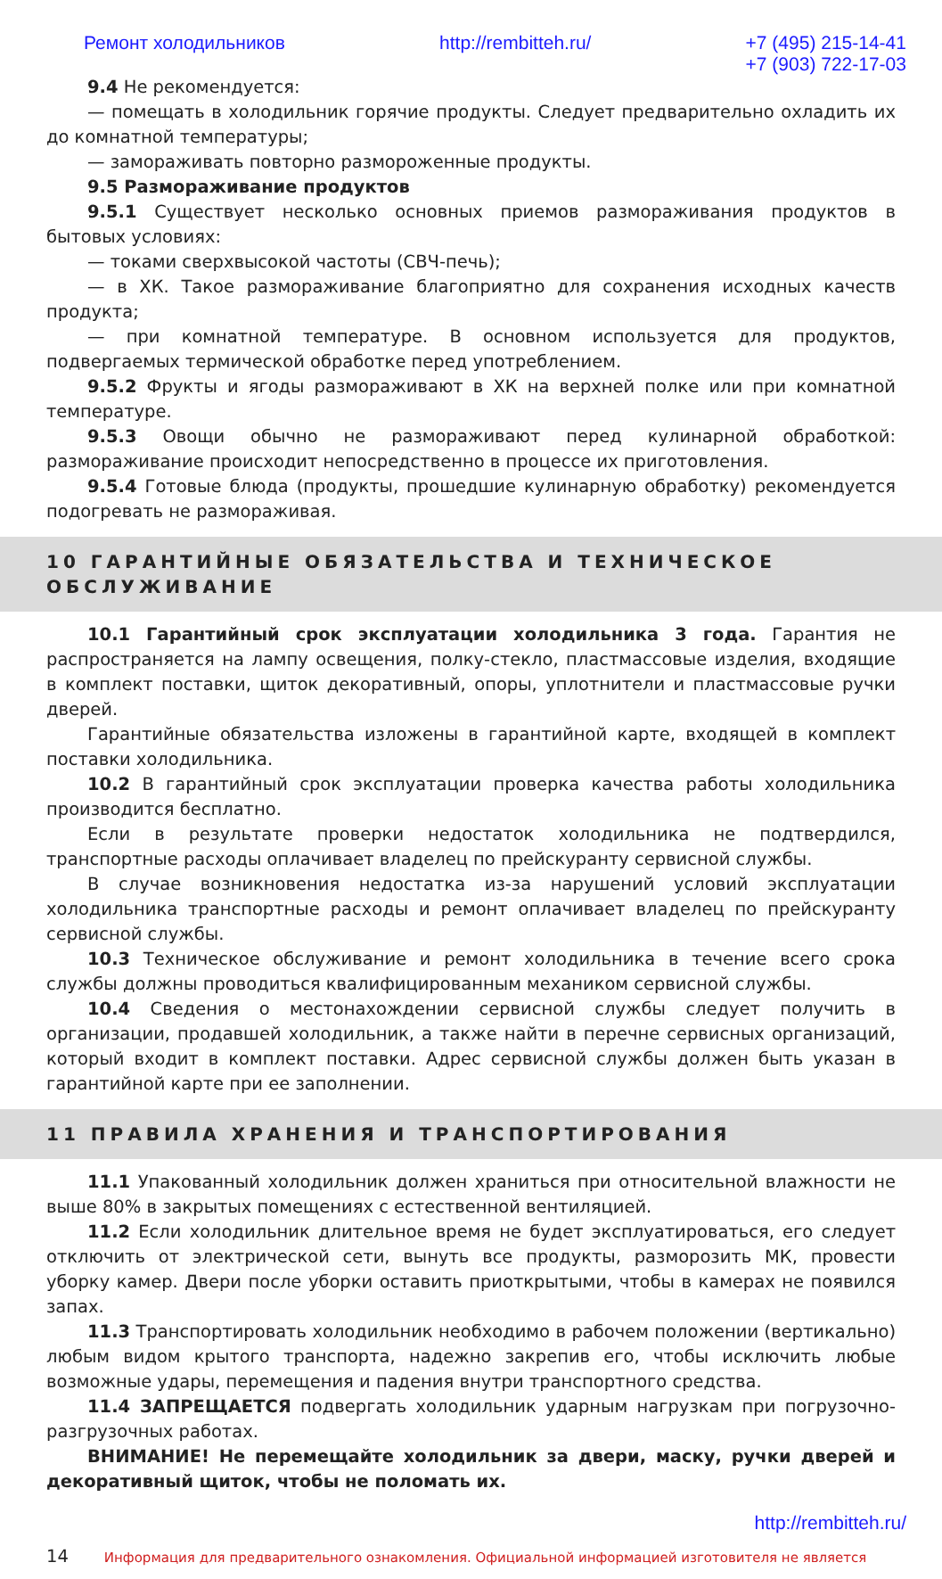Ремонт холодильников http://rembitteh.ru/ +7 (495) 215-14-41
+7 (903) 722-17-03
9.4 Не рекомендуется:
— помещать в холодильник горячие продукты. Следует предварительно охладить их до комнатной температуры;
— замораживать повторно размороженные продукты.
9.5 Размораживание продуктов
9.5.1 Существует несколько основных приемов размораживания продуктов в бытовых условиях:
— токами сверхвысокой частоты (СВЧ-печь);
— в ХК. Такое размораживание благоприятно для сохранения исходных качеств продукта;
— при комнатной температуре. В основном используется для продуктов, подвергаемых термической обработке перед употреблением.
9.5.2 Фрукты и ягоды размораживают в ХК на верхней полке или при комнатной температуре.
9.5.3 Овощи обычно не размораживают перед кулинарной обработкой: размораживание происходит непосредственно в процессе их приготовления.
9.5.4 Готовые блюда (продукты, прошедшие кулинарную обработку) рекомендуется подогревать не размораживая.
10 ГАРАНТИЙНЫЕ ОБЯЗАТЕЛЬСТВА И ТЕХНИЧЕСКОЕ ОБСЛУЖИВАНИЕ
10.1 Гарантийный срок эксплуатации холодильника 3 года. Гарантия не распространяется на лампу освещения, полку-стекло, пластмассовые изделия, входящие в комплект поставки, щиток декоративный, опоры, уплотнители и пластмассовые ручки дверей.
Гарантийные обязательства изложены в гарантийной карте, входящей в комплект поставки холодильника.
10.2 В гарантийный срок эксплуатации проверка качества работы холодильника производится бесплатно.
Если в результате проверки недостаток холодильника не подтвердился, транспортные расходы оплачивает владелец по прейскуранту сервисной службы.
В случае возникновения недостатка из-за нарушений условий эксплуатации холодильника транспортные расходы и ремонт оплачивает владелец по прейскуранту сервисной службы.
10.3 Техническое обслуживание и ремонт холодильника в течение всего срока службы должны проводиться квалифицированным механиком сервисной службы.
10.4 Сведения о местонахождении сервисной службы следует получить в организации, продавшей холодильник, а также найти в перечне сервисных организаций, который входит в комплект поставки. Адрес сервисной службы должен быть указан в гарантийной карте при ее заполнении.
11 ПРАВИЛА ХРАНЕНИЯ И ТРАНСПОРТИРОВАНИЯ
11.1 Упакованный холодильник должен храниться при относительной влажности не выше 80% в закрытых помещениях с естественной вентиляцией.
11.2 Если холодильник длительное время не будет эксплуатироваться, его следует отключить от электрической сети, вынуть все продукты, разморозить МК, провести уборку камер. Двери после уборки оставить приоткрытыми, чтобы в камерах не появился запах.
11.3 Транспортировать холодильник необходимо в рабочем положении (вертикально) любым видом крытого транспорта, надежно закрепив его, чтобы исключить любые возможные удары, перемещения и падения внутри транспортного средства.
11.4 ЗАПРЕЩАЕТСЯ подвергать холодильник ударным нагрузкам при погрузочно-разгрузочных работах.
ВНИМАНИЕ! Не перемещайте холодильник за двери, маску, ручки дверей и декоративный щиток, чтобы не поломать их.
http://rembitteh.ru/
14 Информация для предварительного ознакомления. Официальной информацией изготовителя не является